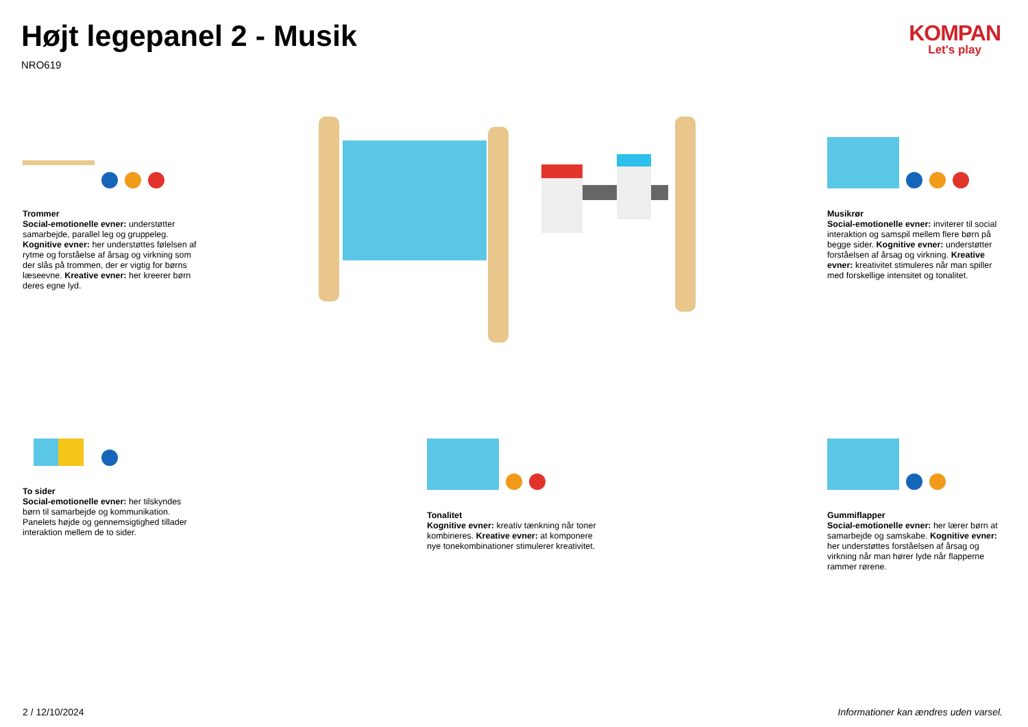Højt legepanel 2 - Musik
NRO619
KOMPAN
Let's play
Trommer
Social-emotionelle evner: understøtter samarbejde, parallel leg og gruppeleg. Kognitive evner: her understøttes følelsen af rytme og forståelse af årsag og virkning som der slås på trommen, der er vigtig for børns læseevne. Kreative evner: her kreerer børn deres egne lyd.
Musikrør
Social-emotionelle evner: inviterer til social interaktion og samspil mellem flere børn på begge sider. Kognitive evner: understøtter forståelsen af årsag og virkning. Kreative evner: kreativitet stimuleres når man spiller med forskellige intensitet og tonalitet.
To sider
Social-emotionelle evner: her tilskyndes børn til samarbejde og kommunikation. Panelets højde og gennemsigtighed tillader interaktion mellem de to sider.
Tonalitet
Kognitive evner: kreativ tænkning når toner kombineres. Kreative evner: at komponere nye tonekombinationer stimulerer kreativitet.
Gummiflapper
Social-emotionelle evner: her lærer børn at samarbejde og samskabe. Kognitive evner: her understøttes forståelsen af årsag og virkning når man hører lyde når flapperne rammer rørene.
2 / 12/10/2024
Informationer kan ændres uden varsel.